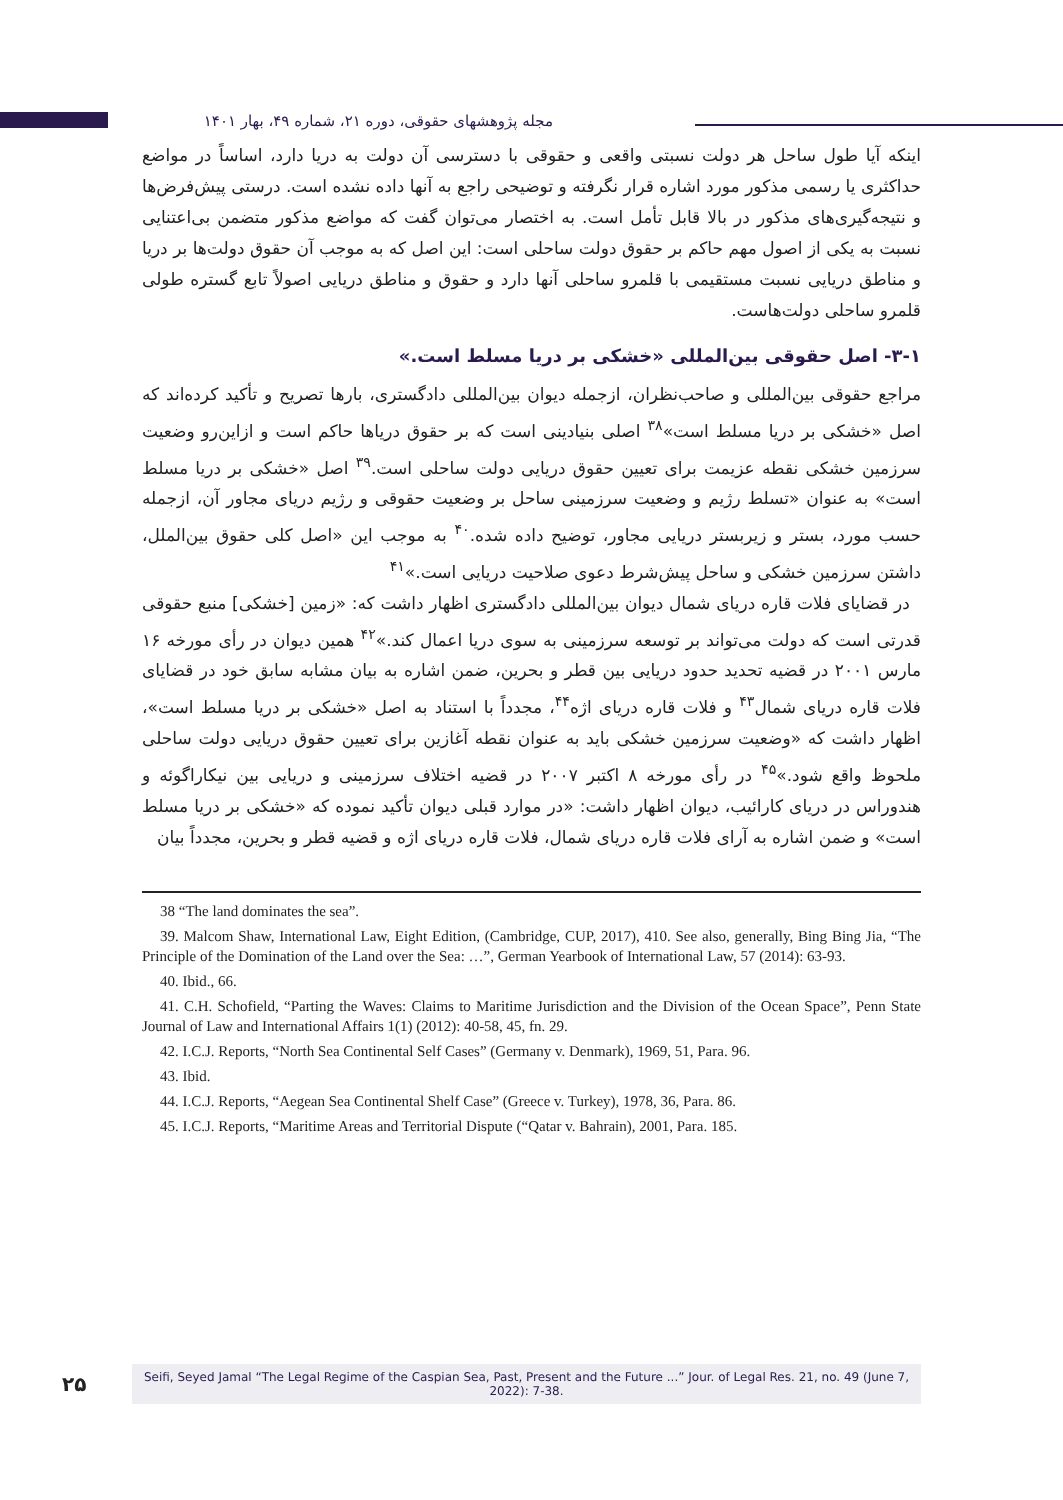مجله پژوهشهای حقوقی، دوره ۲۱، شماره ۴۹، بهار ۱۴۰۱
اینکه آیا طول ساحل هر دولت نسبتی واقعی و حقوقی با دسترسی آن دولت به دریا دارد، اساساً در مواضع حداکثری یا رسمی مذکور مورد اشاره قرار نگرفته و توضیحی راجع به آنها داده نشده است. درستی پیش‌فرض‌ها و نتیجه‌گیری‌های مذکور در بالا قابل تأمل است. به اختصار می‌توان گفت که مواضع مذکور متضمن بی‌اعتنایی نسبت به یکی از اصول مهم حاکم بر حقوق دولت ساحلی است: این اصل که به موجب آن حقوق دولت‌ها بر دریا و مناطق دریایی نسبت مستقیمی با قلمرو ساحلی آنها دارد و حقوق و مناطق دریایی اصولاً تابع گستره طولی قلمرو ساحلی دولت‌هاست.
۳-۱- اصل حقوقی بین‌المللی «خشکی بر دریا مسلط است.»
مراجع حقوقی بین‌المللی و صاحب‌نظران، ازجمله دیوان بین‌المللی دادگستری، بارها تصریح و تأکید کرده‌اند که اصل «خشکی بر دریا مسلط است»<sup>۳۸</sup> اصلی بنیادینی است که بر حقوق دریاها حاکم است و ازاین‌رو وضعیت سرزمین خشکی نقطه عزیمت برای تعیین حقوق دریایی دولت ساحلی است.<sup>۳۹</sup> اصل «خشکی بر دریا مسلط است» به عنوان «تسلط رژیم و وضعیت سرزمینی ساحل بر وضعیت حقوقی و رژیم دریای مجاور آن، ازجمله حسب مورد، بستر و زیربستر دریایی مجاور، توضیح داده شده.<sup>۴۰</sup> به موجب این «اصل کلی حقوق بین‌الملل، داشتن سرزمین خشکی و ساحل پیش‌شرط دعوی صلاحیت دریایی است.»<sup>۴۱</sup>
در قضایای فلات قاره دریای شمال دیوان بین‌المللی دادگستری اظهار داشت که: «زمین [خشکی] منبع حقوقی قدرتی است که دولت می‌تواند بر توسعه سرزمینی به سوی دریا اعمال کند.»<sup>۴۲</sup> همین دیوان در رأی مورخه ۱۶ مارس ۲۰۰۱ در قضیه تحدید حدود دریایی بین قطر و بحرین، ضمن اشاره به بیان مشابه سابق خود در قضایای فلات قاره دریای شمال<sup>۴۳</sup> و فلات قاره دریای اژه<sup>۴۴</sup>، مجدداً با استناد به اصل «خشکی بر دریا مسلط است»، اظهار داشت که «وضعیت سرزمین خشکی باید به عنوان نقطه آغازین برای تعیین حقوق دریایی دولت ساحلی ملحوظ واقع شود.»<sup>۴۵</sup> در رأی مورخه ۸ اکتبر ۲۰۰۷ در قضیه اختلاف سرزمینی و دریایی بین نیکاراگوئه و هندوراس در دریای کارائیب، دیوان اظهار داشت: «در موارد قبلی دیوان تأکید نموده که «خشکی بر دریا مسلط است» و ضمن اشاره به آرای فلات قاره دریای شمال، فلات قاره دریای اژه و قضیه قطر و بحرین، مجدداً بیان
38 “The land dominates the sea”.
39. Malcom Shaw, International Law, Eight Edition, (Cambridge, CUP, 2017), 410. See also, generally, Bing Bing Jia, “The Principle of the Domination of the Land over the Sea: …”, German Yearbook of International Law, 57 (2014): 63-93.
40. Ibid., 66.
41. C.H. Schofield, “Parting the Waves: Claims to Maritime Jurisdiction and the Division of the Ocean Space”, Penn State Journal of Law and International Affairs 1(1) (2012): 40-58, 45, fn. 29.
42. I.C.J. Reports, “North Sea Continental Self Cases” (Germany v. Denmark), 1969, 51, Para. 96.
43. Ibid.
44. I.C.J. Reports, “Aegean Sea Continental Shelf Case” (Greece v. Turkey), 1978, 36, Para. 86.
45. I.C.J. Reports, “Maritime Areas and Territorial Dispute (“Qatar v. Bahrain), 2001, Para. 185.
۲۵
Seifi, Seyed Jamal “The Legal Regime of the Caspian Sea, Past, Present and the Future ...” Jour. of Legal Res. 21, no. 49 (June 7, 2022): 7-38.